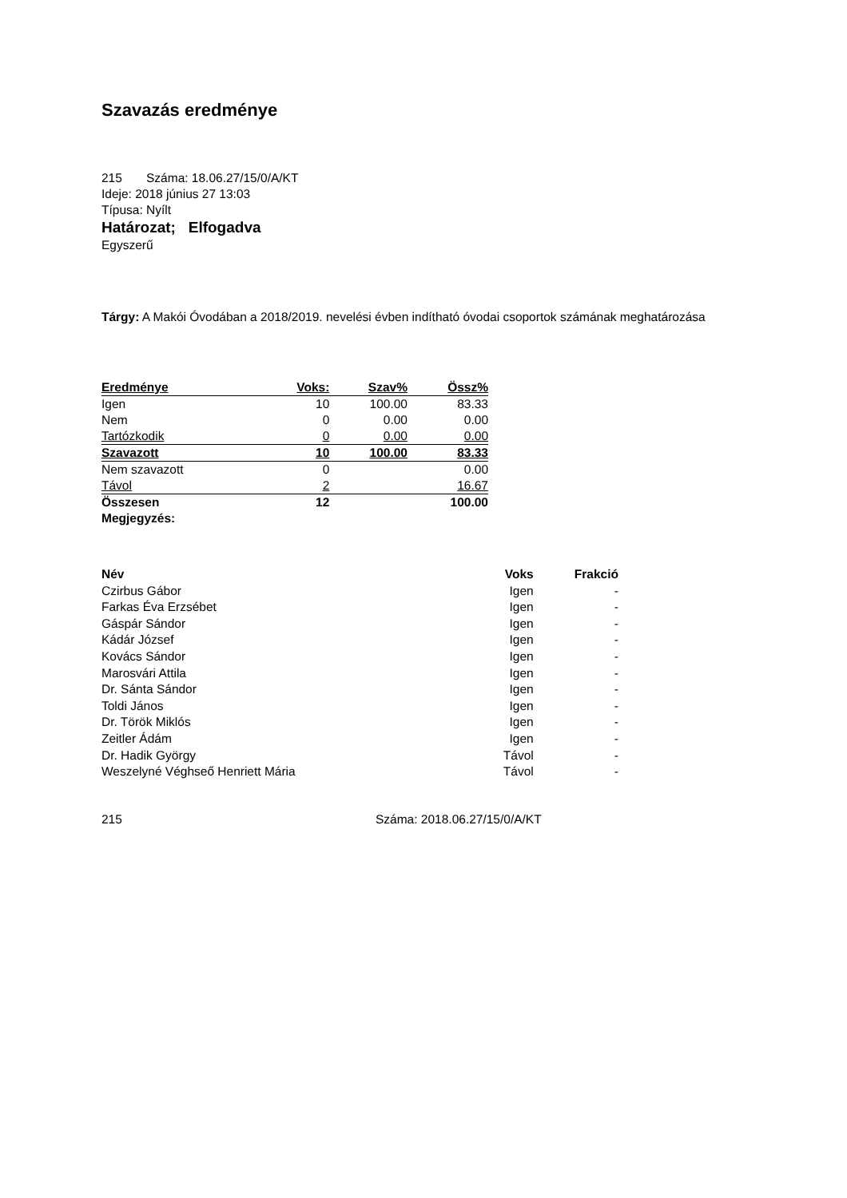Szavazás eredménye
215 Száma: 18.06.27/15/0/A/KT
Ideje: 2018 június 27 13:03
Típusa: Nyílt
Határozat; Elfogadva
Egyszerű
Tárgy: A Makói Óvodában a 2018/2019. nevelési évben indítható óvodai csoportok számának meghatározása
| Eredménye | Voks: | Szav% | Össz% |
| Igen | 10 | 100.00 | 83.33 |
| Nem | 0 | 0.00 | 0.00 |
| Tartózkodik | 0 | 0.00 | 0.00 |
| Szavazott | 10 | 100.00 | 83.33 |
| Nem szavazott | 0 | | 0.00 |
| Távol | 2 | | 16.67 |
| Összesen | 12 | | 100.00 |
| Megjegyzés: | | | |
| Név | Voks | Frakció |
| --- | --- | --- |
| Czirbus Gábor | Igen | - |
| Farkas Éva Erzsébet | Igen | - |
| Gáspár Sándor | Igen | - |
| Kádár József | Igen | - |
| Kovács Sándor | Igen | - |
| Marosvári Attila | Igen | - |
| Dr. Sánta Sándor | Igen | - |
| Toldi János | Igen | - |
| Dr. Török Miklós | Igen | - |
| Zeitler Ádám | Igen | - |
| Dr. Hadik György | Távol | - |
| Weszelyné Véghseő Henriett Mária | Távol | - |
215 Száma: 2018.06.27/15/0/A/KT